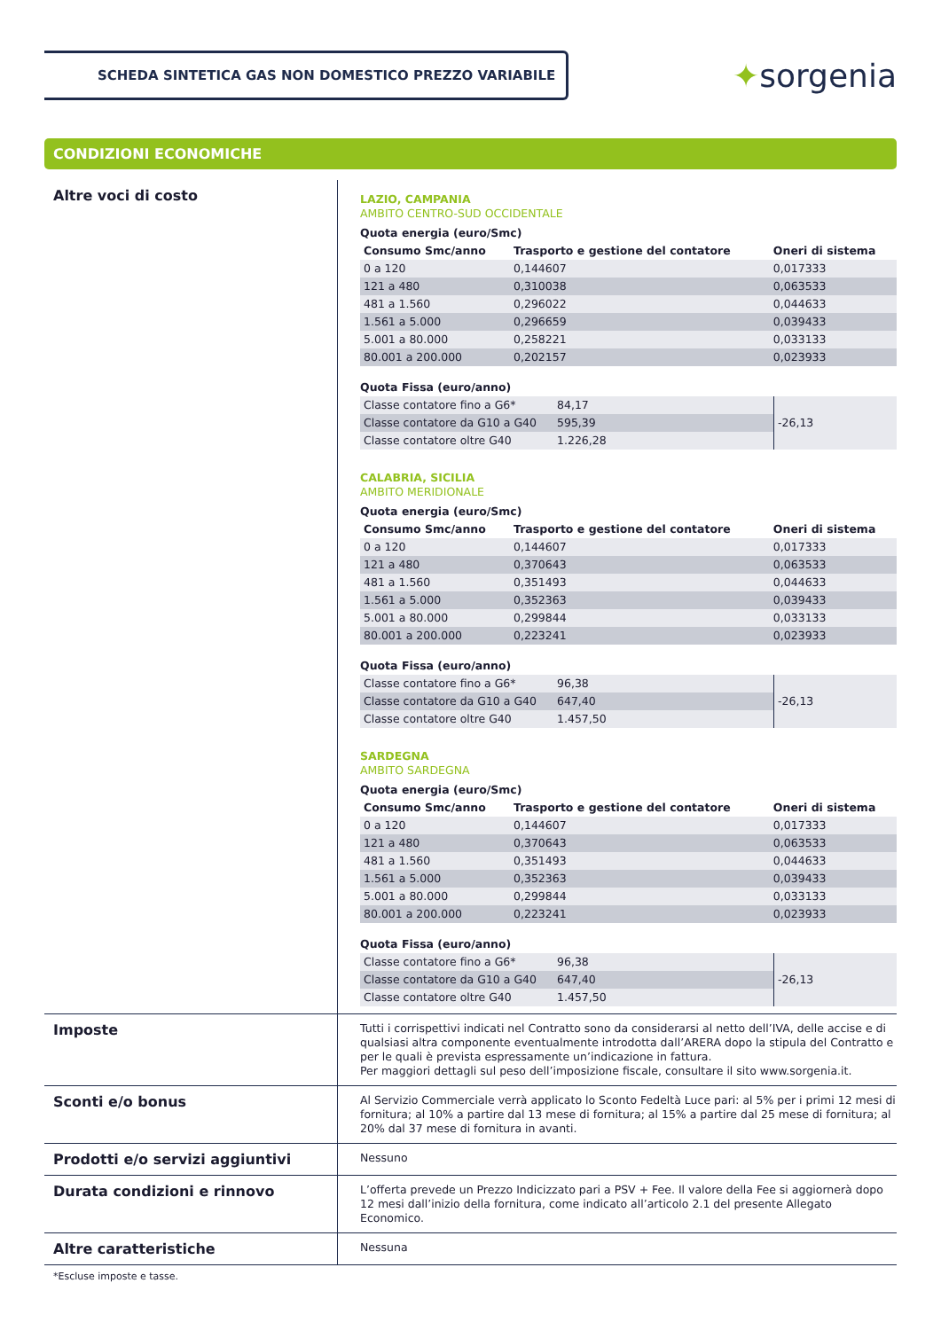SCHEDA SINTETICA GAS NON DOMESTICO PREZZO VARIABILE
✦sorgenia
CONDIZIONI ECONOMICHE
Altre voci di costo
LAZIO, CAMPANIA
AMBITO CENTRO-SUD OCCIDENTALE
Quota energia (euro/Smc)
| Consumo Smc/anno | Trasporto e gestione del contatore | Oneri di sistema |
| --- | --- | --- |
| 0 a 120 | 0,144607 | 0,017333 |
| 121 a 480 | 0,310038 | 0,063533 |
| 481 a 1.560 | 0,296022 | 0,044633 |
| 1.561 a 5.000 | 0,296659 | 0,039433 |
| 5.001 a 80.000 | 0,258221 | 0,033133 |
| 80.001 a 200.000 | 0,202157 | 0,023933 |
Quota Fissa (euro/anno)
| Classe contatore fino a G6* | 84,17 | -26,13 |
| Classe contatore da G10 a G40 | 595,39 | |
| Classe contatore oltre G40 | 1.226,28 | |
CALABRIA, SICILIA
AMBITO MERIDIONALE
Quota energia (euro/Smc)
| Consumo Smc/anno | Trasporto e gestione del contatore | Oneri di sistema |
| --- | --- | --- |
| 0 a 120 | 0,144607 | 0,017333 |
| 121 a 480 | 0,370643 | 0,063533 |
| 481 a 1.560 | 0,351493 | 0,044633 |
| 1.561 a 5.000 | 0,352363 | 0,039433 |
| 5.001 a 80.000 | 0,299844 | 0,033133 |
| 80.001 a 200.000 | 0,223241 | 0,023933 |
Quota Fissa (euro/anno)
| Classe contatore fino a G6* | 96,38 | -26,13 |
| Classe contatore da G10 a G40 | 647,40 | |
| Classe contatore oltre G40 | 1.457,50 | |
SARDEGNA
AMBITO SARDEGNA
Quota energia (euro/Smc)
| Consumo Smc/anno | Trasporto e gestione del contatore | Oneri di sistema |
| --- | --- | --- |
| 0 a 120 | 0,144607 | 0,017333 |
| 121 a 480 | 0,370643 | 0,063533 |
| 481 a 1.560 | 0,351493 | 0,044633 |
| 1.561 a 5.000 | 0,352363 | 0,039433 |
| 5.001 a 80.000 | 0,299844 | 0,033133 |
| 80.001 a 200.000 | 0,223241 | 0,023933 |
Quota Fissa (euro/anno)
| Classe contatore fino a G6* | 96,38 | -26,13 |
| Classe contatore da G10 a G40 | 647,40 | |
| Classe contatore oltre G40 | 1.457,50 | |
Imposte
Tutti i corrispettivi indicati nel Contratto sono da considerarsi al netto dell’IVA, delle accise e di qualsiasi altra componente eventualmente introdotta dall’ARERA dopo la stipula del Contratto e per le quali è prevista espressamente un’indicazione in fattura.
Per maggiori dettagli sul peso dell’imposizione fiscale, consultare il sito www.sorgenia.it.
Sconti e/o bonus
Al Servizio Commerciale verrà applicato lo Sconto Fedeltà Luce pari: al 5% per i primi 12 mesi di fornitura; al 10% a partire dal 13 mese di fornitura; al 15% a partire dal 25 mese di fornitura; al 20% dal 37 mese di fornitura in avanti.
Prodotti e/o servizi aggiuntivi
Nessuno
Durata condizioni e rinnovo
L’offerta prevede un Prezzo Indicizzato pari a PSV + Fee. Il valore della Fee si aggiornerà dopo 12 mesi dall’inizio della fornitura, come indicato all’articolo 2.1 del presente Allegato Economico.
Altre caratteristiche
Nessuna
*Escluse imposte e tasse.